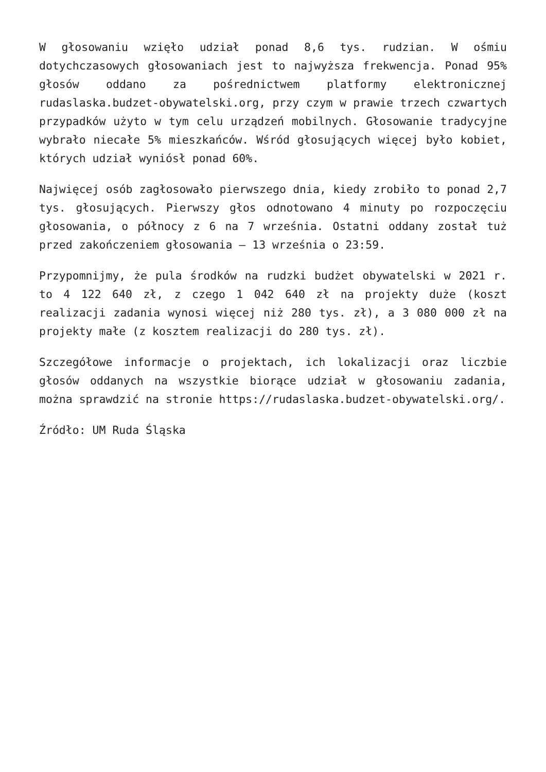W głosowaniu wzięło udział ponad 8,6 tys. rudzian. W ośmiu dotychczasowych głosowaniach jest to najwyższa frekwencja. Ponad 95% głosów oddano za pośrednictwem platformy elektronicznej rudaslaska.budzet-obywatelski.org, przy czym w prawie trzech czwartych przypadków użyto w tym celu urządzeń mobilnych. Głosowanie tradycyjne wybrało niecałe 5% mieszkańców. Wśród głosujących więcej było kobiet, których udział wyniósł ponad 60%.
Najwięcej osób zagłosowało pierwszego dnia, kiedy zrobiło to ponad 2,7 tys. głosujących. Pierwszy głos odnotowano 4 minuty po rozpoczęciu głosowania, o północy z 6 na 7 września. Ostatni oddany został tuż przed zakończeniem głosowania – 13 września o 23:59.
Przypomnijmy, że pula środków na rudzki budżet obywatelski w 2021 r. to 4 122 640 zł, z czego 1 042 640 zł na projekty duże (koszt realizacji zadania wynosi więcej niż 280 tys. zł), a 3 080 000 zł na projekty małe (z kosztem realizacji do 280 tys. zł).
Szczegółowe informacje o projektach, ich lokalizacji oraz liczbie głosów oddanych na wszystkie biorące udział w głosowaniu zadania, można sprawdzić na stronie https://rudaslaska.budzet-obywatelski.org/.
Źródło: UM Ruda Śląska